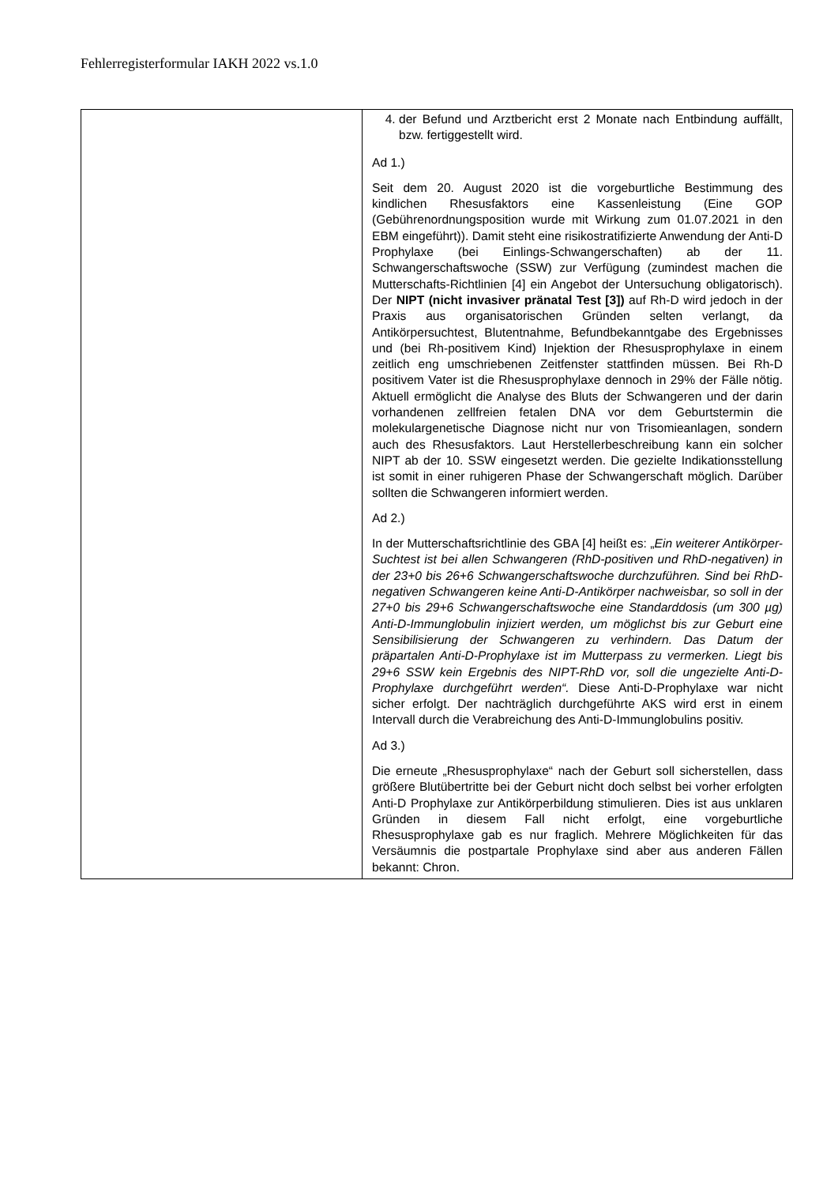Fehlerregisterformular IAKH 2022 vs.1.0
| | 4. der Befund und Arztbericht erst 2 Monate nach Entbindung auffällt, bzw. fertiggestellt wird. Ad 1.) Seit dem 20. August 2020 ist die vorgeburtliche Bestimmung des kindlichen Rhesusfaktors eine Kassenleistung (Eine GOP (Gebührenordnungsposition wurde mit Wirkung zum 01.07.2021 in den EBM eingeführt)). Damit steht eine risikostratifizierte Anwendung der Anti-D Prophylaxe (bei Einlings-Schwangerschaften) ab der 11. Schwangerschaftswoche (SSW) zur Verfügung (zumindest machen die Mutterschafts-Richtlinien [4] ein Angebot der Untersuchung obligatorisch). Der NIPT (nicht invasiver pränatal Test [3]) auf Rh-D wird jedoch in der Praxis aus organisatorischen Gründen selten verlangt, da Antikörpersuchtest, Blutentnahme, Befundbekanntgabe des Ergebnisses und (bei Rh-positivem Kind) Injektion der Rhesusprophylaxe in einem zeitlich eng umschriebenen Zeitfenster stattfinden müssen. Bei Rh-D positivem Vater ist die Rhesusprophylaxe dennoch in 29% der Fälle nötig. Aktuell ermöglicht die Analyse des Bluts der Schwangeren und der darin vorhandenen zellfreien fetalen DNA vor dem Geburtstermin die molekulargenetische Diagnose nicht nur von Trisomieanlagen, sondern auch des Rhesusfaktors. Laut Herstellerbeschreibung kann ein solcher NIPT ab der 10. SSW eingesetzt werden. Die gezielte Indikationsstellung ist somit in einer ruhigeren Phase der Schwangerschaft möglich. Darüber sollten die Schwangeren informiert werden. Ad 2.) In der Mutterschaftsrichtlinie des GBA [4] heißt es: „ Ein weiterer Antikörper-Suchtest ist bei allen Schwangeren (RhD-positiven und RhD-negativen) in der 23+0 bis 26+6 Schwangerschaftswoche durchzuführen. Sind bei RhD-negativen Schwangeren keine Anti-D-Antikörper nachweisbar, so soll in der 27+0 bis 29+6 Schwangerschaftswoche eine Standarddosis (um 300 µg) Anti-D-Immunglobulin injiziert werden, um möglichst bis zur Geburt eine Sensibilisierung der Schwangeren zu verhindern. Das Datum der präpartalen Anti-D-Prophylaxe ist im Mutterpass zu vermerken. Liegt bis 29+6 SSW kein Ergebnis des NIPT-RhD vor, soll die ungezielte Anti-D-Prophylaxe durchgeführt werden“. Diese Anti-D-Prophylaxe war nicht sicher erfolgt. Der nachträglich durchgeführte AKS wird erst in einem Intervall durch die Verabreichung des Anti-D-Immunglobulins positiv. Ad 3.) Die erneute „Rhesusprophylaxe“ nach der Geburt soll sicherstellen, dass größere Blutübertritte bei der Geburt nicht doch selbst bei vorher erfolgten Anti-D Prophylaxe zur Antikörperbildung stimulieren. Dies ist aus unklaren Gründen in diesem Fall nicht erfolgt, eine vorgeburtliche Rhesusprophylaxe gab es nur fraglich. Mehrere Möglichkeiten für das Versäumnis die postpartale Prophylaxe sind aber aus anderen Fällen bekannt: Chron. |